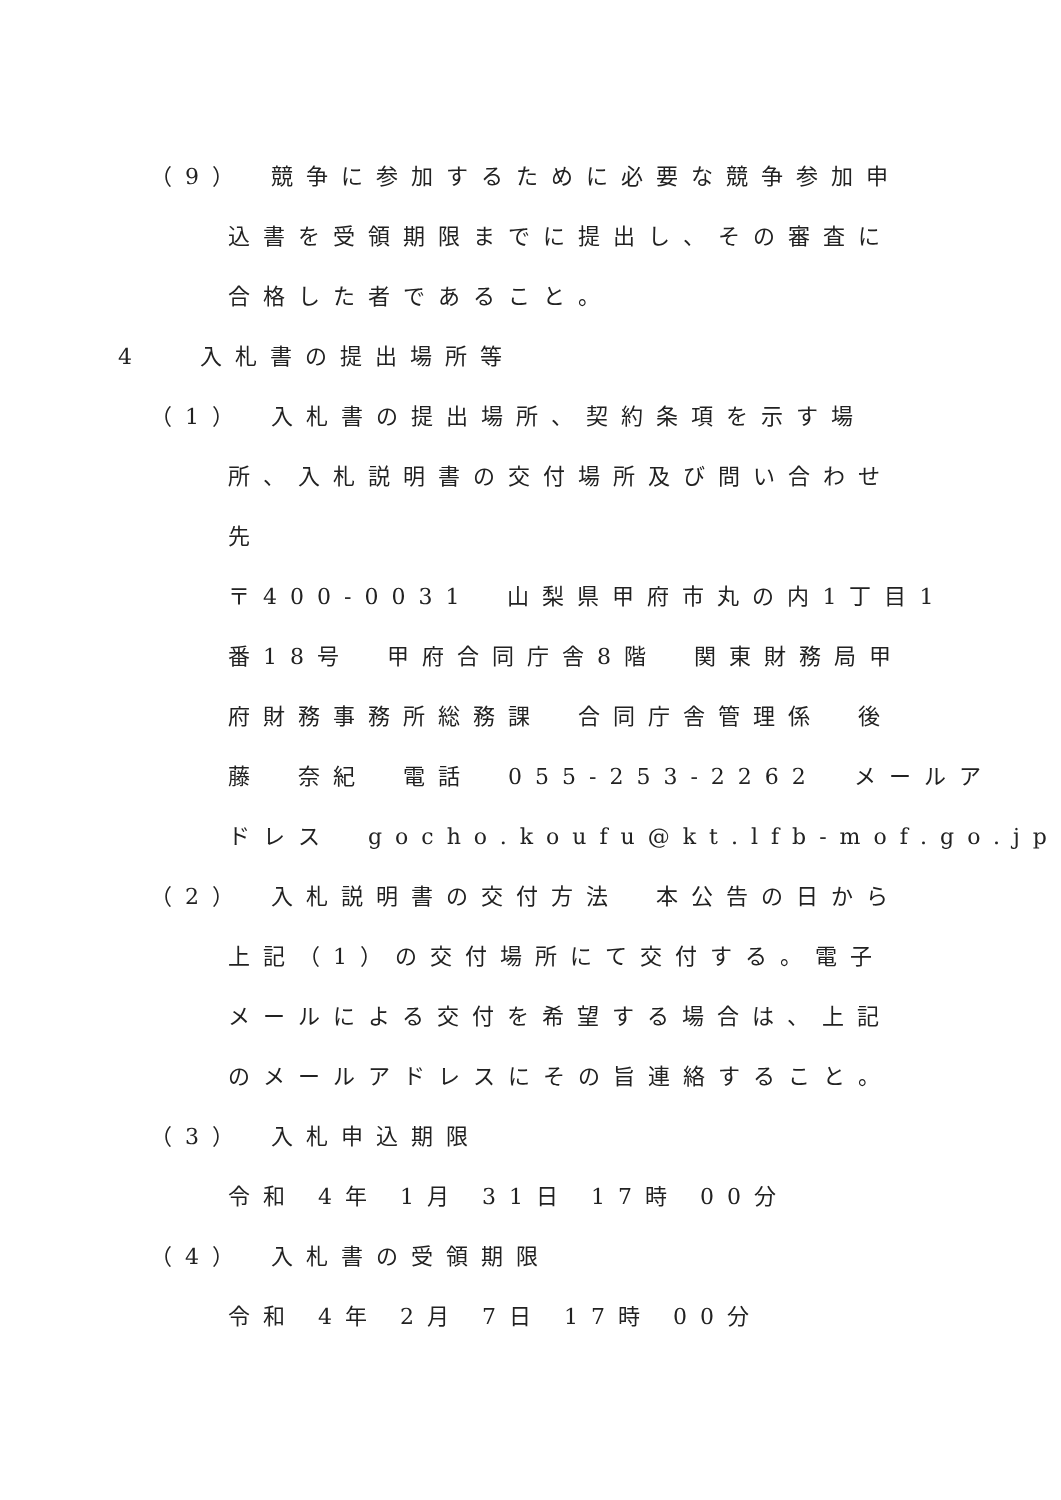（9）　競争に参加するために必要な競争参加申
込書を受領期限までに提出し、その審査に
合格した者であること。
4　 入札書の提出場所等
（1）　入札書の提出場所、契約条項を示す場
所、入札説明書の交付場所及び問い合わせ
先
〒400-0031　山梨県甲府市丸の内1丁目1
番18号　甲府合同庁舎8階　関東財務局甲
府財務事務所総務課　合同庁舎管理係　後
藤　奈紀　電話　055-253-2262　メールア
ドレス　gocho.koufu@kt.lfb-mof.go.jp
（2）　入札説明書の交付方法　本公告の日から
上記（1）の交付場所にて交付する。電子
メールによる交付を希望する場合は、上記
のメールアドレスにその旨連絡すること。
（3）　入札申込期限
令和 4年 1月 31日 17時 00分
（4）　入札書の受領期限
令和 4年 2月 7日 17時 00分